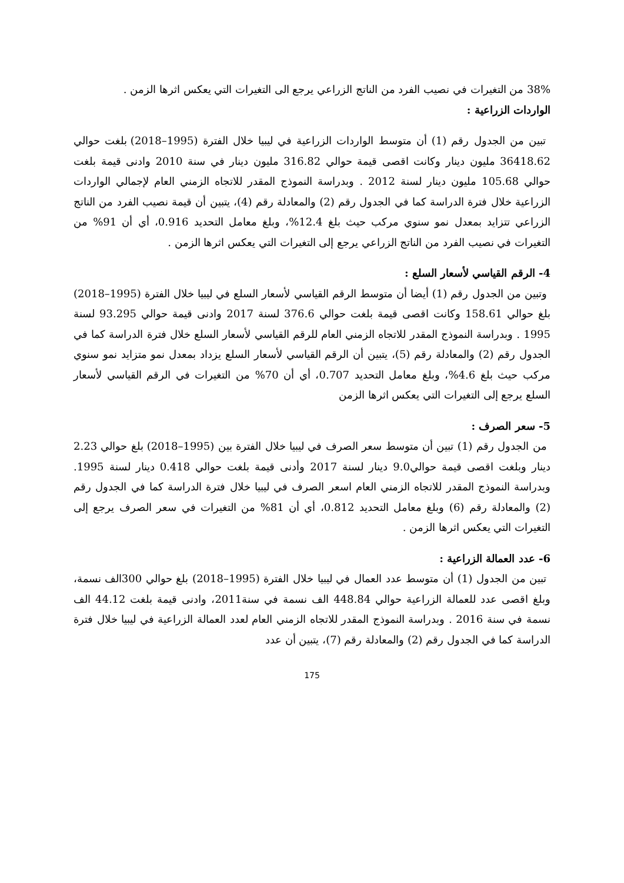38% من التغيرات في نصيب الفرد من الناتج الزراعي يرجع الى التغيرات التي يعكس اثرها الزمن .
الواردات الزراعية :
تبين من الجدول رقم (1) أن متوسط الواردات الزراعية في ليبيا خلال الفترة (1995–2018) بلغت حوالي 36418.62 مليون دينار وكانت اقصى قيمة حوالي 316.82 مليون دينار في سنة 2010 وادنى قيمة بلغت حوالي 105.68 مليون دينار لسنة 2012 . وبدراسة النموذج المقدر للاتجاه الزمني العام لإجمالي الواردات الزراعية خلال فترة الدراسة كما في الجدول رقم (2) والمعادلة رقم (4)، يتبين أن قيمة نصيب الفرد من الناتج الزراعي تتزايد بمعدل نمو سنوي مركب حيث بلغ 12.4%، وبلغ معامل التحديد 0.916، أي أن 91% من التغيرات في نصيب الفرد من الناتج الزراعي يرجع إلى التغيرات التي يعكس اثرها الزمن .
4- الرقم القياسي لأسعار السلع :
وتبين من الجدول رقم (1) أيضا أن متوسط الرقم القياسي لأسعار السلع في ليبيا خلال الفترة (1995–2018) بلغ حوالي 158.61 وكانت اقصى قيمة بلغت حوالي 376.6 لسنة 2017 وادنى قيمة حوالي 93.295 لسنة 1995 . وبدراسة النموذج المقدر للاتجاه الزمني العام للرقم القياسي لأسعار السلع خلال فترة الدراسة كما في الجدول رقم (2) والمعادلة رقم (5)، يتبين أن الرقم القياسي لأسعار السلع يزداد بمعدل نمو متزايد نمو سنوي مركب حيث بلغ 4.6%، وبلغ معامل التحديد 0.707، أي أن 70% من التغيرات في الرقم القياسي لأسعار السلع يرجع إلى التغيرات التي يعكس اثرها الزمن
5- سعر الصرف :
من الجدول رقم (1) تبين أن متوسط سعر الصرف في ليبيا خلال الفترة بين (1995–2018) بلغ حوالي 2.23 دينار وبلغت اقصى قيمة حوالي9.0 دينار لسنة 2017 وأدنى قيمة بلغت حوالي 0.418 دينار لسنة 1995. وبدراسة النموذج المقدر للاتجاه الزمني العام اسعر الصرف في ليبيا خلال فترة الدراسة كما في الجدول رقم (2) والمعادلة رقم (6) وبلغ معامل التحديد 0.812، أي أن 81% من التغيرات في سعر الصرف يرجع إلى التغيرات التي يعكس اثرها الزمن .
6- عدد العمالة الزراعية :
تبين من الجدول (1) أن متوسط عدد العمال في ليبيا خلال الفترة (1995–2018) بلغ حوالي 300الف نسمة، وبلغ اقصى عدد للعمالة الزراعية حوالي 448.84 الف نسمة في سنة2011، وادنى قيمة بلغت 44.12 الف نسمة في سنة 2016 . وبدراسة النموذج المقدر للاتجاه الزمني العام لعدد العمالة الزراعية في ليبيا خلال فترة الدراسة كما في الجدول رقم (2) والمعادلة رقم (7)، يتبين أن عدد
175